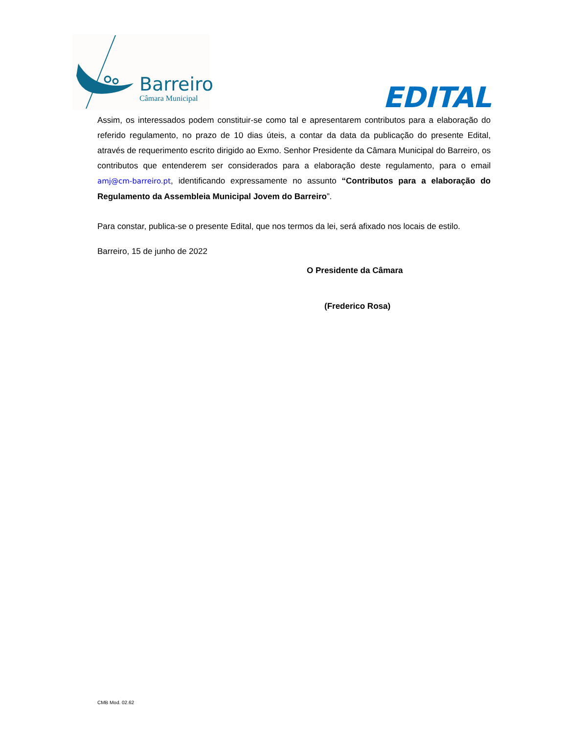Barreiro
Câmara Municipal
EDITAL
Assim, os interessados podem constituir-se como tal e apresentarem contributos para a elaboração do referido regulamento, no prazo de 10 dias úteis, a contar da data da publicação do presente Edital, através de requerimento escrito dirigido ao Exmo. Senhor Presidente da Câmara Municipal do Barreiro, os contributos que entenderem ser considerados para a elaboração deste regulamento, para o email amj@cm-barreiro.pt, identificando expressamente no assunto “Contributos para a elaboração do Regulamento da Assembleia Municipal Jovem do Barreiro”.
Para constar, publica-se o presente Edital, que nos termos da lei, será afixado nos locais de estilo.
Barreiro, 15 de junho de 2022
O Presidente da Câmara
(Frederico Rosa)
CMB Mod. 02.62